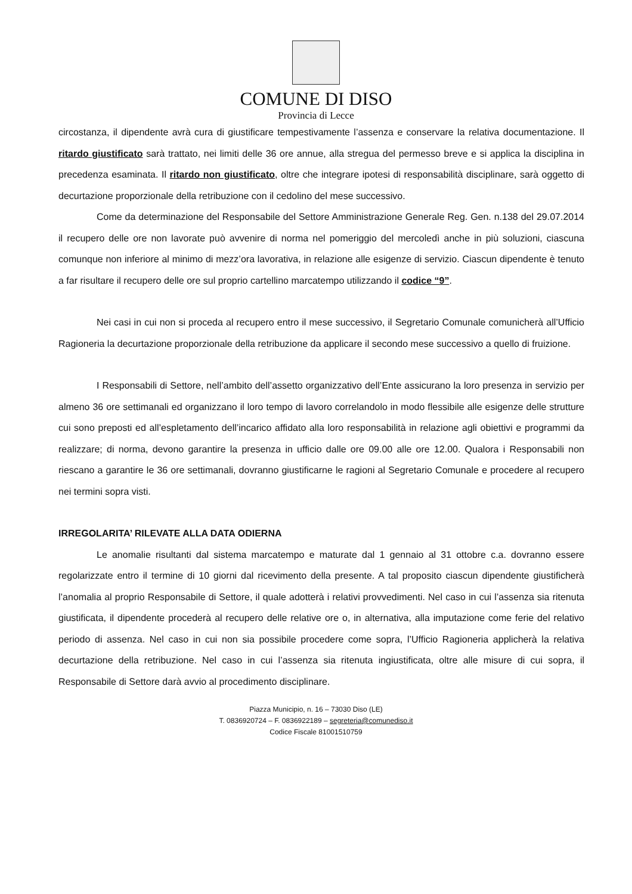COMUNE DI DISO
Provincia di Lecce
circostanza, il dipendente avrà cura di giustificare tempestivamente l’assenza e conservare la relativa documentazione. Il ritardo giustificato sarà trattato, nei limiti delle 36 ore annue, alla stregua del permesso breve e si applica la disciplina in precedenza esaminata. Il ritardo non giustificato, oltre che integrare ipotesi di responsabilità disciplinare, sarà oggetto di decurtazione proporzionale della retribuzione con il cedolino del mese successivo.
Come da determinazione del Responsabile del Settore Amministrazione Generale Reg. Gen. n.138 del 29.07.2014 il recupero delle ore non lavorate può avvenire di norma nel pomeriggio del mercoledì anche in più soluzioni, ciascuna comunque non inferiore al minimo di mezz’ora lavorativa, in relazione alle esigenze di servizio. Ciascun dipendente è tenuto a far risultare il recupero delle ore sul proprio cartellino marcatempo utilizzando il codice “9”.
Nei casi in cui non si proceda al recupero entro il mese successivo, il Segretario Comunale comunicherà all’Ufficio Ragioneria la decurtazione proporzionale della retribuzione da applicare il secondo mese successivo a quello di fruizione.
I Responsabili di Settore, nell’ambito dell’assetto organizzativo dell’Ente assicurano la loro presenza in servizio per almeno 36 ore settimanali ed organizzano il loro tempo di lavoro correlandolo in modo flessibile alle esigenze delle strutture cui sono preposti ed all’espletamento dell’incarico affidato alla loro responsabilità in relazione agli obiettivi e programmi da realizzare; di norma, devono garantire la presenza in ufficio dalle ore 09.00 alle ore 12.00. Qualora i Responsabili non riescano a garantire le 36 ore settimanali, dovranno giustificarne le ragioni al Segretario Comunale e procedere al recupero nei termini sopra visti.
IRREGOLARITA’ RILEVATE ALLA DATA ODIERNA
Le anomalie risultanti dal sistema marcatempo e maturate dal 1 gennaio al 31 ottobre c.a. dovranno essere regolarizzate entro il termine di 10 giorni dal ricevimento della presente. A tal proposito ciascun dipendente giustificherà l’anomalia al proprio Responsabile di Settore, il quale adotterà i relativi provvedimenti. Nel caso in cui l’assenza sia ritenuta giustificata, il dipendente procederà al recupero delle relative ore o, in alternativa, alla imputazione come ferie del relativo periodo di assenza. Nel caso in cui non sia possibile procedere come sopra, l’Ufficio Ragioneria applicherà la relativa decurtazione della retribuzione. Nel caso in cui l’assenza sia ritenuta ingiustificata, oltre alle misure di cui sopra, il Responsabile di Settore darà avvio al procedimento disciplinare.
Piazza Municipio, n. 16 – 73030 Diso (LE)
T. 0836920724 – F. 0836922189 – segreteria@comunediso.it
Codice Fiscale 81001510759